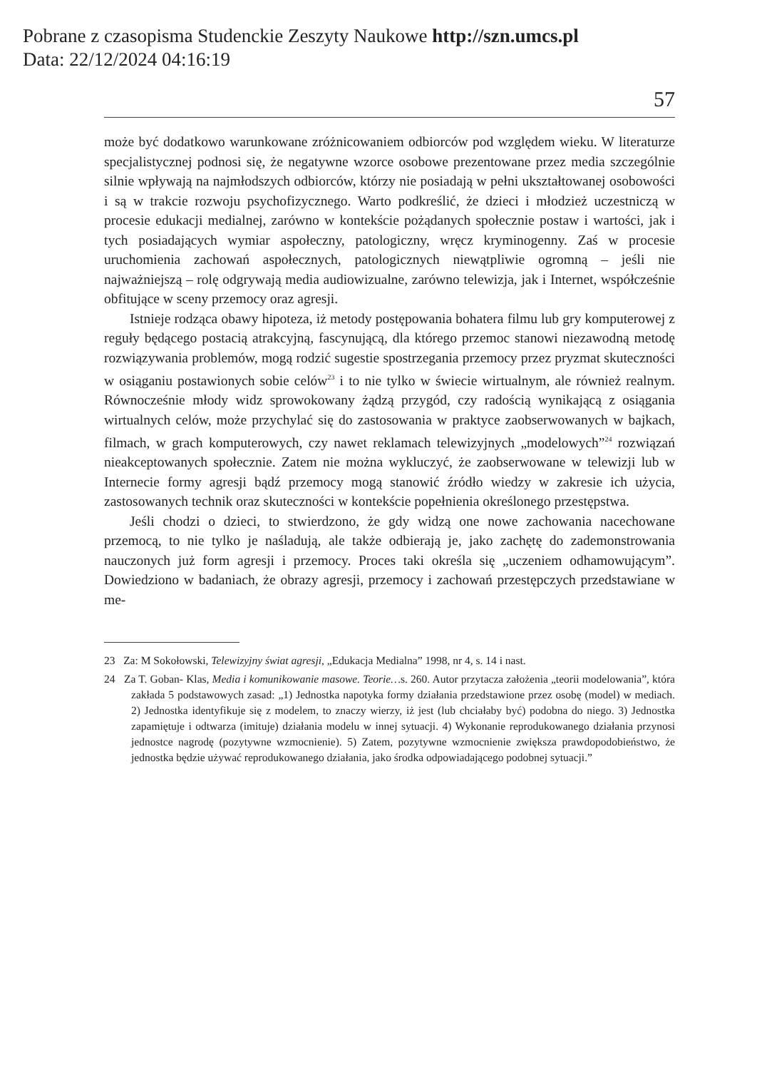Pobrane z czasopisma Studenckie Zeszyty Naukowe http://szn.umcs.pl
Data: 22/12/2024 04:16:19
57
może być dodatkowo warunkowane zróżnicowaniem odbiorców pod względem wieku. W literaturze specjalistycznej podnosi się, że negatywne wzorce osobowe prezentowane przez media szczególnie silnie wpływają na najmłodszych odbiorców, którzy nie posiadają w pełni ukształtowanej osobowości i są w trakcie rozwoju psychofizycznego. Warto podkreślić, że dzieci i młodzież uczestniczą w procesie edukacji medialnej, zarówno w kontekście pożądanych społecznie postaw i wartości, jak i tych posiadających wymiar aspołeczny, patologiczny, wręcz kryminogenny. Zaś w procesie uruchomienia zachowań aspołecznych, patologicznych niewątpliwie ogromną – jeśli nie najważniejszą – rolę odgrywają media audiowizualne, zarówno telewizja, jak i Internet, współcześnie obfitujące w sceny przemocy oraz agresji.
Istnieje rodząca obawy hipoteza, iż metody postępowania bohatera filmu lub gry komputerowej z reguły będącego postacią atrakcyjną, fascynującą, dla którego przemoc stanowi niezawodną metodę rozwiązywania problemów, mogą rodzić sugestie spostrzegania przemocy przez pryzmat skuteczności w osiąganiu postawionych sobie celów<sup>23</sup> i to nie tylko w świecie wirtualnym, ale również realnym. Równocześnie młody widz sprowokowany żądzą przygód, czy radością wynikającą z osiągania wirtualnych celów, może przychylać się do zastosowania w praktyce zaobserwowanych w bajkach, filmach, w grach komputerowych, czy nawet reklamach telewizyjnych „modelowych”<sup>24</sup> rozwiązań nieakceptowanych społecznie. Zatem nie można wykluczyć, że zaobserwowane w telewizji lub w Internecie formy agresji bądź przemocy mogą stanowić źródło wiedzy w zakresie ich użycia, zastosowanych technik oraz skuteczności w kontekście popełnienia określonego przestępstwa.
Jeśli chodzi o dzieci, to stwierdzono, że gdy widzą one nowe zachowania nacechowane przemocą, to nie tylko je naśladują, ale także odbierają je, jako zachętę do zademonstrowania nauczonych już form agresji i przemocy. Proces taki określa się „uczeniem odhamowującym”. Dowiedziono w badaniach, że obrazy agresji, przemocy i zachowań przestępczych przedstawiane w me-
23 Za: M Sokołowski, Telewizyjny świat agresji, „Edukacja Medialna” 1998, nr 4, s. 14 i nast.
24 Za T. Goban- Klas, Media i komunikowanie masowe. Teorie…s. 260. Autor przytacza założenia „teorii modelowania”, która zakłada 5 podstawowych zasad: „1) Jednostka napotyka formy działania przedstawione przez osobę (model) w mediach. 2) Jednostka identyfikuje się z modelem, to znaczy wierzy, iż jest (lub chciałaby być) podobna do niego. 3) Jednostka zapamiętuje i odtwarza (imituje) działania modelu w innej sytuacji. 4) Wykonanie reprodukowanego działania przynosi jednostce nagrodę (pozytywne wzmocnienie). 5) Zatem, pozytywne wzmocnienie zwiększa prawdopodobieństwo, że jednostka będzie używać reprodukowanego działania, jako środka odpowiadającego podobnej sytuacji.”